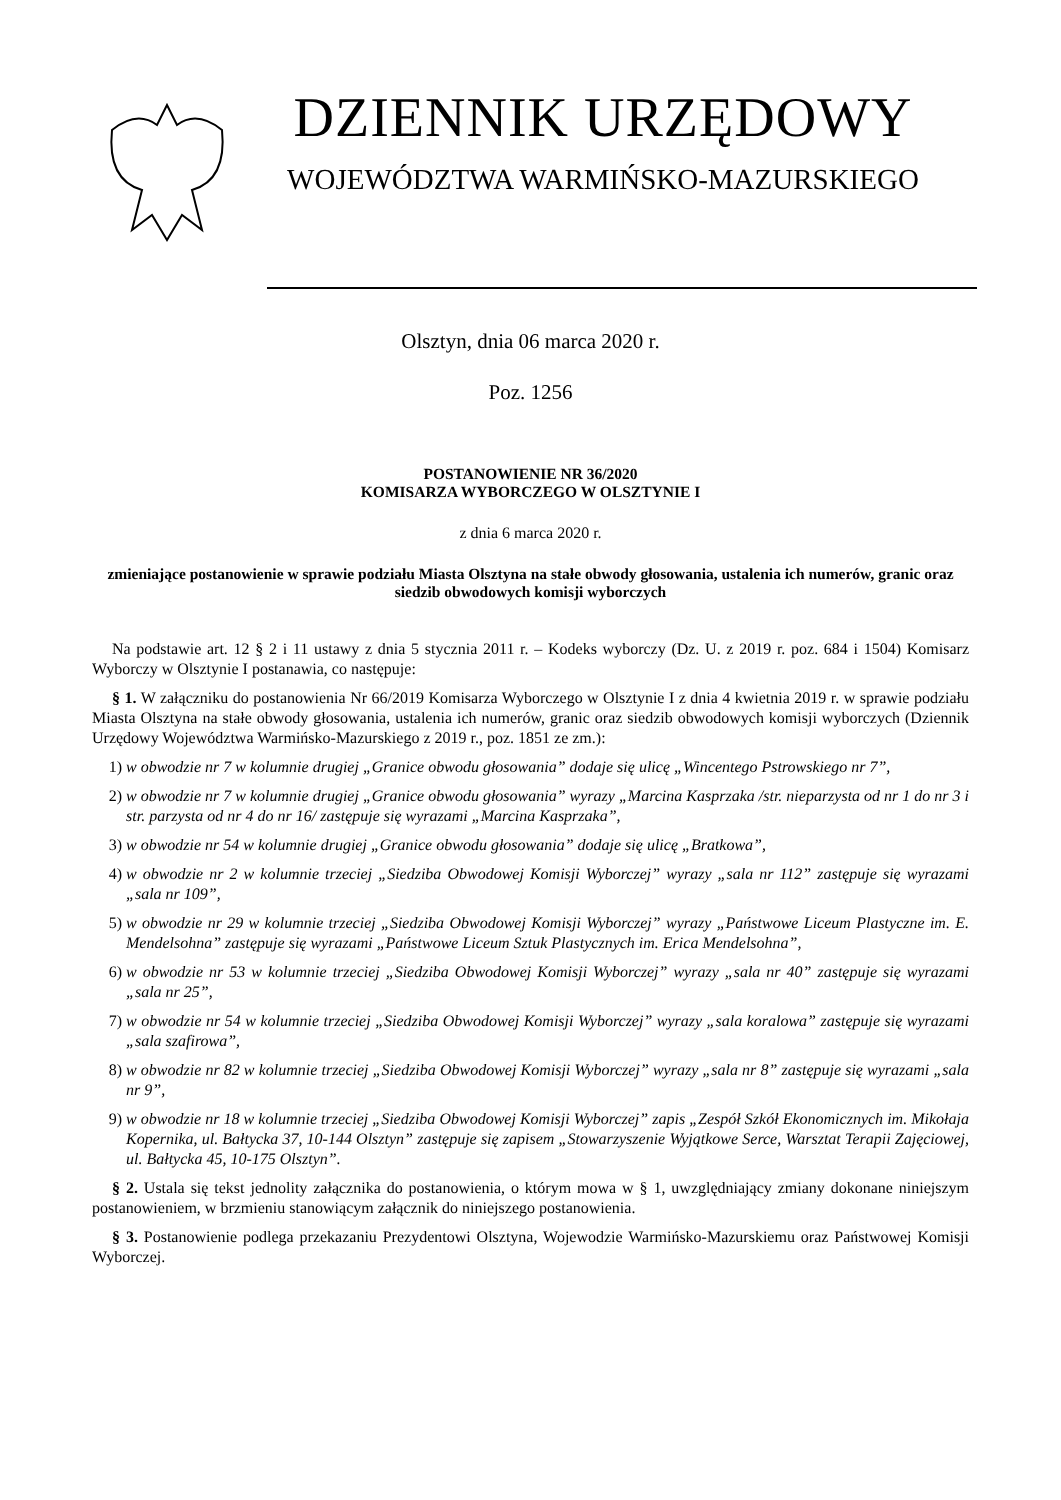DZIENNIK URZĘDOWY
WOJEWÓDZTWA WARMIŃSKO-MAZURSKIEGO
Olsztyn, dnia 06 marca 2020 r.
Poz. 1256
POSTANOWIENIE NR 36/2020
KOMISARZA WYBORCZEGO W OLSZTYNIE I
z dnia 6 marca 2020 r.
zmieniające postanowienie w sprawie podziału Miasta Olsztyna na stałe obwody głosowania, ustalenia ich numerów, granic oraz siedzib obwodowych komisji wyborczych
Na podstawie art. 12 § 2 i 11 ustawy z dnia 5 stycznia 2011 r. – Kodeks wyborczy (Dz. U. z 2019 r. poz. 684 i 1504) Komisarz Wyborczy w Olsztynie I postanawia, co następuje:
§ 1. W załączniku do postanowienia Nr 66/2019 Komisarza Wyborczego w Olsztynie I z dnia 4 kwietnia 2019 r. w sprawie podziału Miasta Olsztyna na stałe obwody głosowania, ustalenia ich numerów, granic oraz siedzib obwodowych komisji wyborczych (Dziennik Urzędowy Województwa Warmińsko-Mazurskiego z 2019 r., poz. 1851 ze zm.):
1) w obwodzie nr 7 w kolumnie drugiej „Granice obwodu głosowania” dodaje się ulicę „Wincentego Pstrowskiego nr 7”,
2) w obwodzie nr 7 w kolumnie drugiej „Granice obwodu głosowania” wyrazy „Marcina Kasprzaka /str. nieparzysta od nr 1 do nr 3 i str. parzysta od nr 4 do nr 16/ zastępuje się wyrazami „Marcina Kasprzaka”,
3) w obwodzie nr 54 w kolumnie drugiej „Granice obwodu głosowania” dodaje się ulicę „Bratkowa”,
4) w obwodzie nr 2 w kolumnie trzeciej „Siedziba Obwodowej Komisji Wyborczej” wyrazy „sala nr 112” zastępuje się wyrazami „sala nr 109”,
5) w obwodzie nr 29 w kolumnie trzeciej „Siedziba Obwodowej Komisji Wyborczej” wyrazy „Państwowe Liceum Plastyczne im. E. Mendelsohna” zastępuje się wyrazami „Państwowe Liceum Sztuk Plastycznych im. Erica Mendelsohna”,
6) w obwodzie nr 53 w kolumnie trzeciej „Siedziba Obwodowej Komisji Wyborczej” wyrazy „sala nr 40” zastępuje się wyrazami „sala nr 25”,
7) w obwodzie nr 54 w kolumnie trzeciej „Siedziba Obwodowej Komisji Wyborczej” wyrazy „sala koralowa” zastępuje się wyrazami „sala szafirowa”,
8) w obwodzie nr 82 w kolumnie trzeciej „Siedziba Obwodowej Komisji Wyborczej” wyrazy „sala nr 8” zastępuje się wyrazami „sala nr 9”,
9) w obwodzie nr 18 w kolumnie trzeciej „Siedziba Obwodowej Komisji Wyborczej” zapis „Zespół Szkół Ekonomicznych im. Mikołaja Kopernika, ul. Bałtycka 37, 10-144 Olsztyn” zastępuje się zapisem „Stowarzyszenie Wyjątkowe Serce, Warsztat Terapii Zajęciowej, ul. Bałtycka 45, 10-175 Olsztyn”.
§ 2. Ustala się tekst jednolity załącznika do postanowienia, o którym mowa w § 1, uwzględniający zmiany dokonane niniejszym postanowieniem, w brzmieniu stanowiącym załącznik do niniejszego postanowienia.
§ 3. Postanowienie podlega przekazaniu Prezydentowi Olsztyna, Wojewodzie Warmińsko-Mazurskiemu oraz Państwowej Komisji Wyborczej.